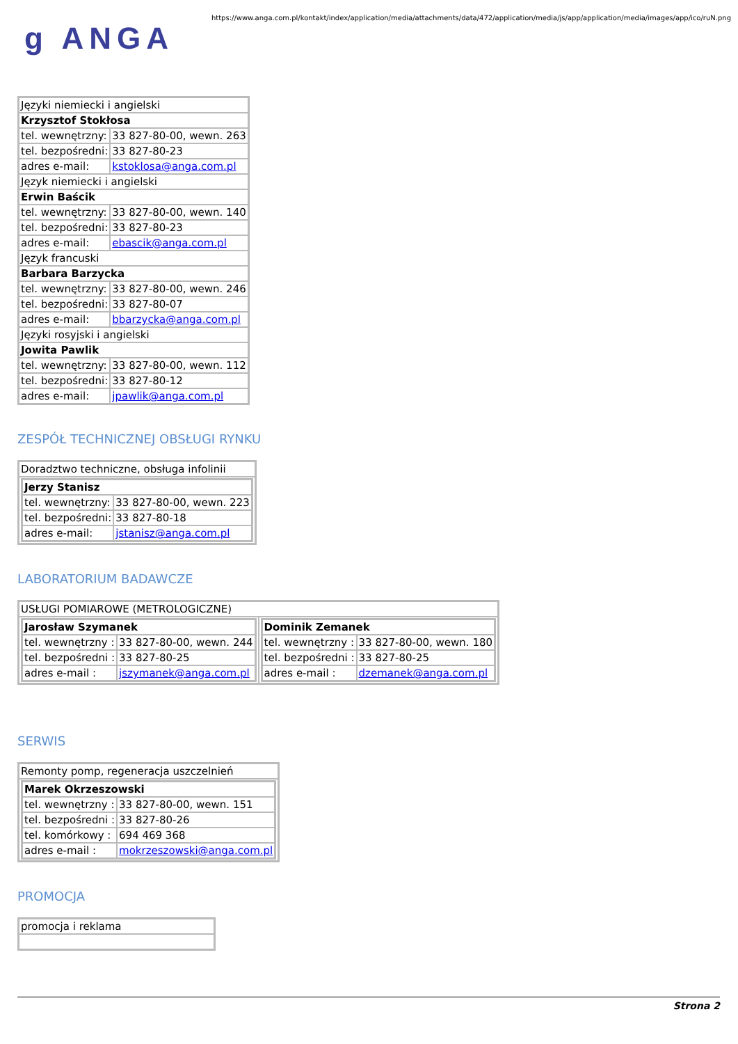g ANGA
https://www.anga.com.pl/kontakt/index/application/media/attachments/data/472/application/media/js/app/application/media/images/app/ico/ruN.png
| Języki niemiecki i angielski | |
| Krzysztof Stokłosa | |
| tel. wewnętrzny: | 33 827-80-00, wewn. 263 |
| tel. bezpośredni: | 33 827-80-23 |
| adres e-mail: | kstoklosa@anga.com.pl |
| Język niemiecki i angielski | |
| Erwin Baścik | |
| tel. wewnętrzny: | 33 827-80-00, wewn. 140 |
| tel. bezpośredni: | 33 827-80-23 |
| adres e-mail: | ebascik@anga.com.pl |
| Język francuski | |
| Barbara Barzycka | |
| tel. wewnętrzny: | 33 827-80-00, wewn. 246 |
| tel. bezpośredni: | 33 827-80-07 |
| adres e-mail: | bbarzycka@anga.com.pl |
| Języki rosyjski i angielski | |
| Jowita Pawlik | |
| tel. wewnętrzny: | 33 827-80-00, wewn. 112 |
| tel. bezpośredni: | 33 827-80-12 |
| adres e-mail: | jpawlik@anga.com.pl |
ZESPÓŁ TECHNICZNEJ OBSŁUGI RYNKU
| Doradztwo techniczne, obsługa infolinii |
| / Jerzy Stanisz / / / tel. wewnętrzny: / 33 827-80-00, wewn. 223 / / tel. bezpośredni: / 33 827-80-18 / / adres e-mail: / jstanisz@anga.com.pl / |
LABORATORIUM BADAWCZE
| USŁUGI POMIAROWE (METROLOGICZNE) | |
| / Jarosław Szymanek / / / tel. wewnętrzny : / 33 827-80-00, wewn. 244 / / tel. bezpośredni : / 33 827-80-25 / / adres e-mail : / jszymanek@anga.com.pl / | / Dominik Zemanek / / / tel. wewnętrzny : / 33 827-80-00, wewn. 180 / / tel. bezpośredni : / 33 827-80-25 / / adres e-mail : / dzemanek@anga.com.pl / |
SERWIS
| Remonty pomp, regeneracja uszczelnień |
| / Marek Okrzeszowski / / / tel. wewnętrzny : / 33 827-80-00, wewn. 151 / / tel. bezpośredni : / 33 827-80-26 / / tel. komórkowy : / 694 469 368 / / adres e-mail : / mokrzeszowski@anga.com.pl / |
PROMOCJA
| promocja i reklama |
Strona 2